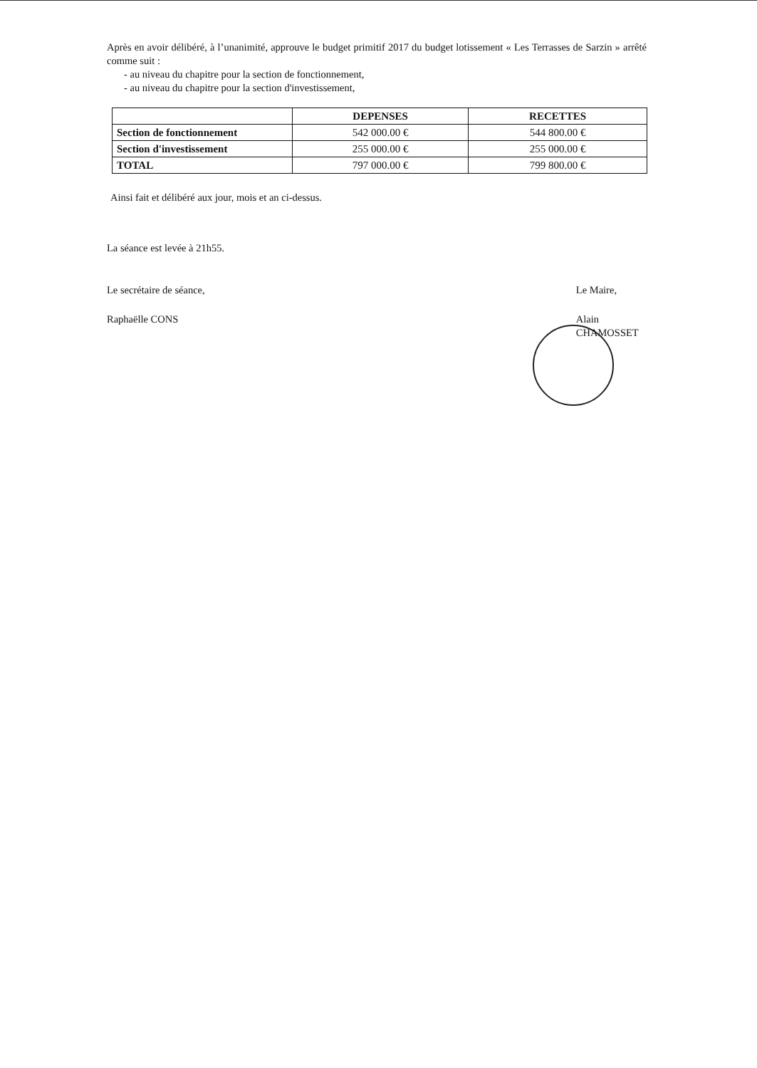Après en avoir délibéré, à l’unanimité, approuve le budget primitif 2017 du budget lotissement « Les Terrasses de Sarzin » arrêté comme suit :
- au niveau du chapitre pour la section de fonctionnement,
- au niveau du chapitre pour la section d'investissement,
| | DEPENSES | RECETTES |
| --- | --- | --- |
| Section de fonctionnement | 542 000.00 € | 544 800.00 € |
| Section d'investissement | 255 000.00 € | 255 000.00 € |
| TOTAL | 797 000.00 € | 799 800.00 € |
Ainsi fait et délibéré aux jour, mois et an ci-dessus.
La séance est levée à 21h55.
Le secrétaire de séance,
Raphaëlle CONS
Le Maire,
Alain CHAMOSSET